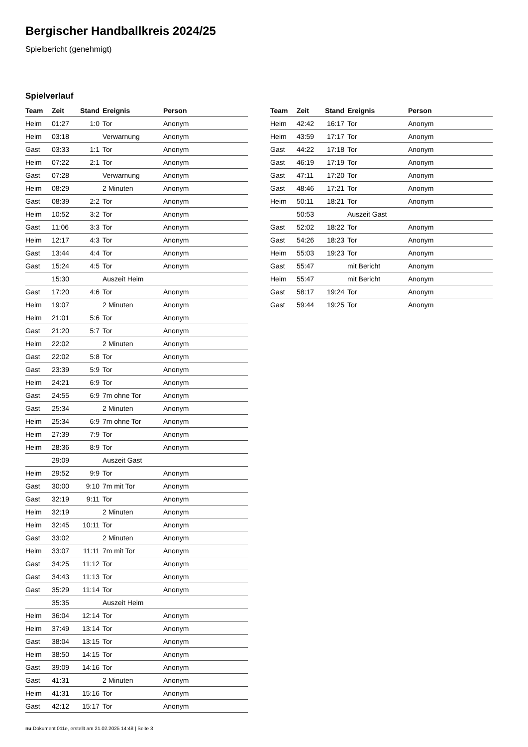Bergischer Handballkreis 2024/25
Spielbericht (genehmigt)
Spielverlauf
| Team | Zeit | Stand | Ereignis | Person |
| --- | --- | --- | --- | --- |
| Heim | 01:27 | 1:0 | Tor | Anonym |
| Heim | 03:18 | | Verwarnung | Anonym |
| Gast | 03:33 | 1:1 | Tor | Anonym |
| Heim | 07:22 | 2:1 | Tor | Anonym |
| Gast | 07:28 | | Verwarnung | Anonym |
| Heim | 08:29 | | 2 Minuten | Anonym |
| Gast | 08:39 | 2:2 | Tor | Anonym |
| Heim | 10:52 | 3:2 | Tor | Anonym |
| Gast | 11:06 | 3:3 | Tor | Anonym |
| Heim | 12:17 | 4:3 | Tor | Anonym |
| Gast | 13:44 | 4:4 | Tor | Anonym |
| Gast | 15:24 | 4:5 | Tor | Anonym |
| | 15:30 | | Auszeit Heim | |
| Gast | 17:20 | 4:6 | Tor | Anonym |
| Heim | 19:07 | | 2 Minuten | Anonym |
| Heim | 21:01 | 5:6 | Tor | Anonym |
| Gast | 21:20 | 5:7 | Tor | Anonym |
| Heim | 22:02 | | 2 Minuten | Anonym |
| Gast | 22:02 | 5:8 | Tor | Anonym |
| Gast | 23:39 | 5:9 | Tor | Anonym |
| Heim | 24:21 | 6:9 | Tor | Anonym |
| Gast | 24:55 | 6:9 | 7m ohne Tor | Anonym |
| Gast | 25:34 | | 2 Minuten | Anonym |
| Heim | 25:34 | 6:9 | 7m ohne Tor | Anonym |
| Heim | 27:39 | 7:9 | Tor | Anonym |
| Heim | 28:36 | 8:9 | Tor | Anonym |
| | 29:09 | | Auszeit Gast | |
| Heim | 29:52 | 9:9 | Tor | Anonym |
| Gast | 30:00 | 9:10 | 7m mit Tor | Anonym |
| Gast | 32:19 | 9:11 | Tor | Anonym |
| Heim | 32:19 | | 2 Minuten | Anonym |
| Heim | 32:45 | 10:11 | Tor | Anonym |
| Gast | 33:02 | | 2 Minuten | Anonym |
| Heim | 33:07 | 11:11 | 7m mit Tor | Anonym |
| Gast | 34:25 | 11:12 | Tor | Anonym |
| Gast | 34:43 | 11:13 | Tor | Anonym |
| Gast | 35:29 | 11:14 | Tor | Anonym |
| | 35:35 | | Auszeit Heim | |
| Heim | 36:04 | 12:14 | Tor | Anonym |
| Heim | 37:49 | 13:14 | Tor | Anonym |
| Gast | 38:04 | 13:15 | Tor | Anonym |
| Heim | 38:50 | 14:15 | Tor | Anonym |
| Gast | 39:09 | 14:16 | Tor | Anonym |
| Gast | 41:31 | | 2 Minuten | Anonym |
| Heim | 41:31 | 15:16 | Tor | Anonym |
| Gast | 42:12 | 15:17 | Tor | Anonym |
| Team | Zeit | Stand | Ereignis | Person |
| --- | --- | --- | --- | --- |
| Heim | 42:42 | 16:17 | Tor | Anonym |
| Heim | 43:59 | 17:17 | Tor | Anonym |
| Gast | 44:22 | 17:18 | Tor | Anonym |
| Gast | 46:19 | 17:19 | Tor | Anonym |
| Gast | 47:11 | 17:20 | Tor | Anonym |
| Gast | 48:46 | 17:21 | Tor | Anonym |
| Heim | 50:11 | 18:21 | Tor | Anonym |
| | 50:53 | | Auszeit Gast | |
| Gast | 52:02 | 18:22 | Tor | Anonym |
| Gast | 54:26 | 18:23 | Tor | Anonym |
| Heim | 55:03 | 19:23 | Tor | Anonym |
| Gast | 55:47 | | mit Bericht | Anonym |
| Heim | 55:47 | | mit Bericht | Anonym |
| Gast | 58:17 | 19:24 | Tor | Anonym |
| Gast | 59:44 | 19:25 | Tor | Anonym |
nu.Dokument 011e, erstellt am 21.02.2025 14:48 | Seite 3